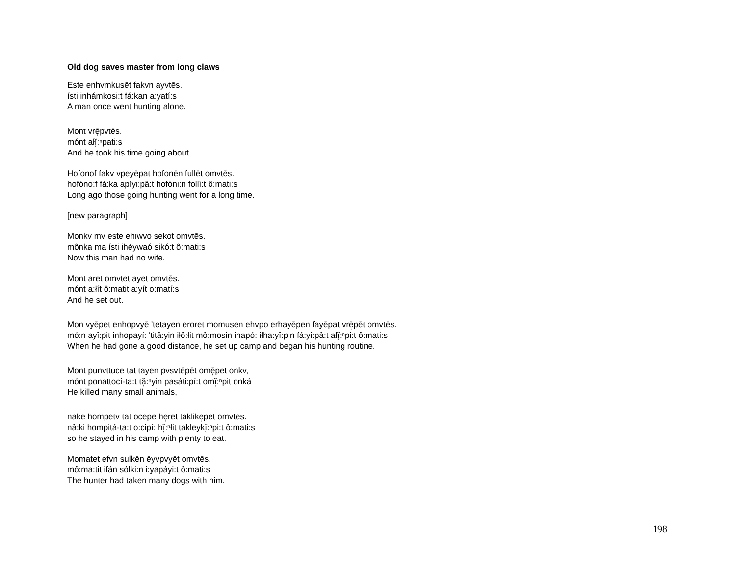Old dog saves master from long claws
Este enhvmkusēt fakvn ayvtēs.
ísti inhámkosi:t fá:kan a:yatí:s
A man once went hunting alone.
Mont vrē̜pvtēs.
mónt ałĭ̜:ⁿpati:s
And he took his time going about.
Hofonof fakv vpeyēpat hofonēn fullēt omvtēs.
hofóno:f fá:ka apíyi:pâ:t hofóni:n follí:t ô:mati:s
Long ago those going hunting went for a long time.
[new paragraph]
Monkv mv este ehiwvo sekot omvtēs.
mônka ma ísti ihéywaó sikó:t ô:mati:s
Now this man had no wife.
Mont aret omvtet ayet omvtēs.
mónt a:łít ô:matit a:yít o:matí:s
And he set out.
Mon vyēpet enhopvyē 'tetayen eroret momusen ehvpo erhayēpen fayēpat vrē̜pēt omvtēs.
mó:n ayî:pit inhopayí: 'titâ:yin iłô:łit mô:mosin ihapó: iłha:yî:pin fá:yi:pâ:t ałĭ̜:ⁿpi:t ô:mati:s
When he had gone a good distance, he set up camp and began his hunting routine.
Mont punvttuce tat tayen pvsvtēpēt omē̜pet onkv,
mónt ponattocí-ta:t tă̜:ⁿyin pasáti:pí:t omĭ̜:ⁿpit onká
He killed many small animals,
nake hompetv tat ocepē hē̜ret taklikē̜pēt omvtēs.
nâ:ki hompitá-ta:t o:cipí: hĭ̜:ⁿłit takleykĭ̜:ⁿpi:t ô:mati:s
so he stayed in his camp with plenty to eat.
Momatet efvn sulkēn ēyvpvyēt omvtēs.
mô:ma:tit ifán sólki:n i:yapáyi:t ô:mati:s
The hunter had taken many dogs with him.
198